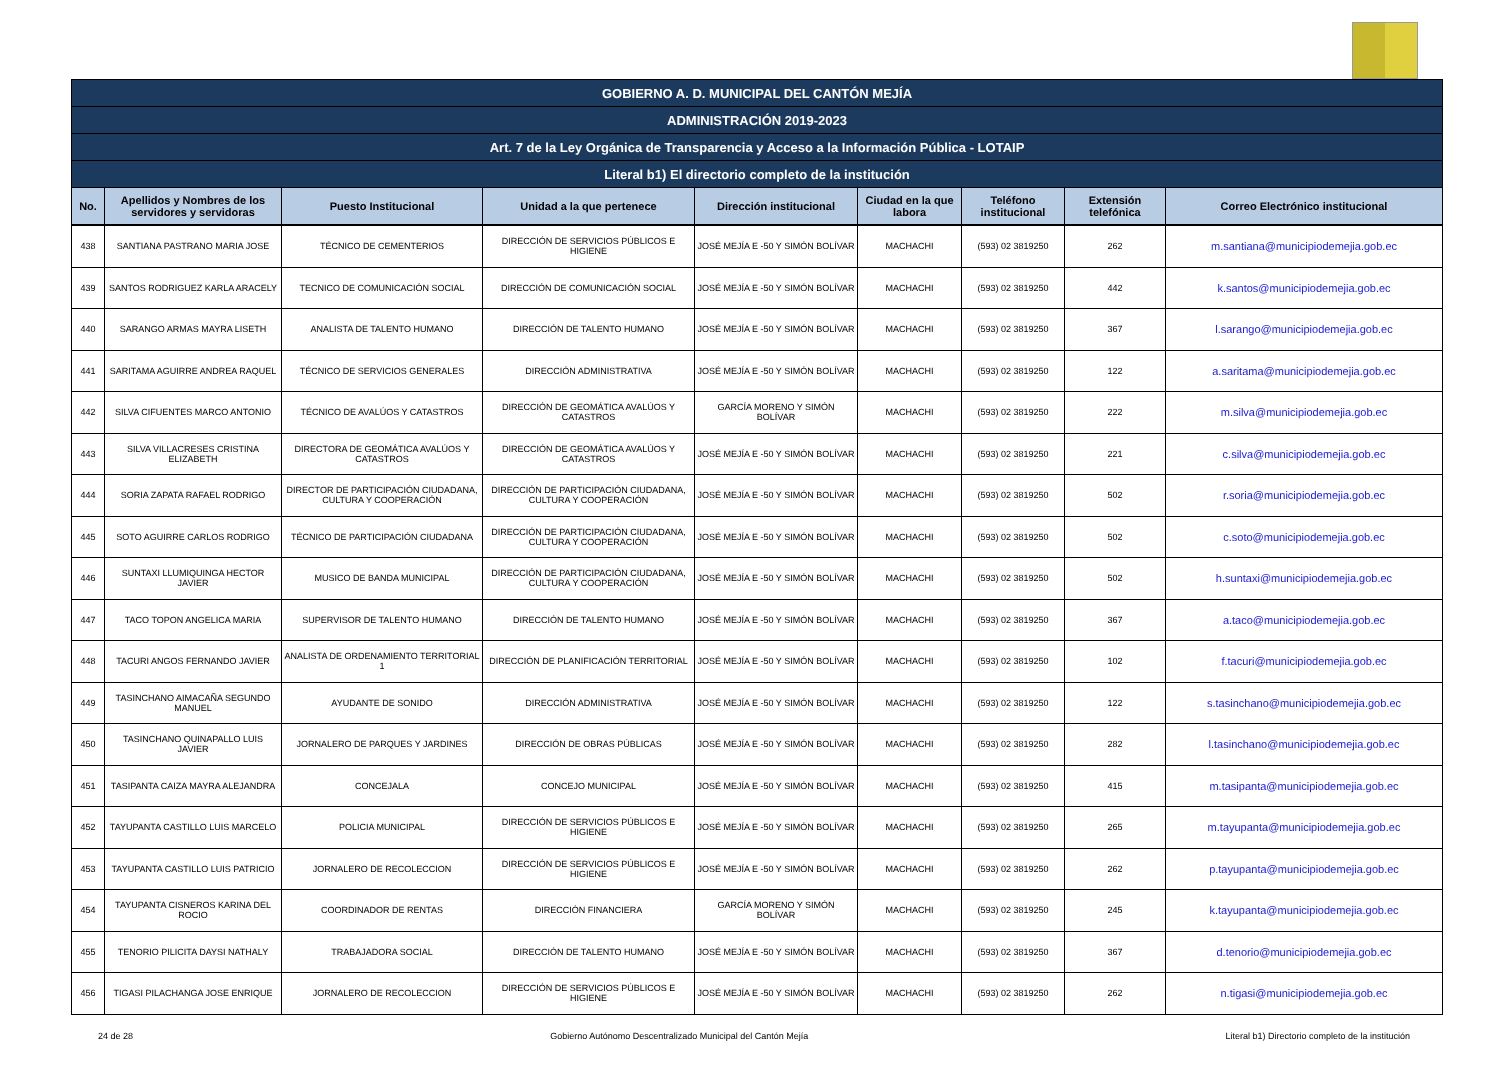| GOBIERNO A. D. MUNICIPAL DEL CANTÓN MEJÍA | | | | | | | | |
| ADMINISTRACIÓN 2019-2023 | | | | | | | | |
| Art. 7 de la Ley Orgánica de Transparencia y Acceso a la Información Pública - LOTAIP | | | | | | | | |
| Literal b1) El directorio completo de la institución | | | | | | | | |
| No. | Apellidos y Nombres de los servidores y servidoras | Puesto Institucional | Unidad a la que pertenece | Dirección institucional | Ciudad en la que labora | Teléfono institucional | Extensión telefónica | Correo Electrónico institucional |
| 438 | SANTIANA PASTRANO MARIA JOSE | TÉCNICO DE CEMENTERIOS | DIRECCIÓN DE SERVICIOS PÚBLICOS E HIGIENE | JOSÉ MEJÍA E -50 Y SIMÓN BOLÍVAR | MACHACHI | (593) 02 3819250 | 262 | m.santiana@municipiodemejia.gob.ec |
| 439 | SANTOS RODRIGUEZ KARLA ARACELY | TECNICO DE COMUNICACIÓN SOCIAL | DIRECCIÓN DE COMUNICACIÓN SOCIAL | JOSÉ MEJÍA E -50 Y SIMÓN BOLÍVAR | MACHACHI | (593) 02 3819250 | 442 | k.santos@municipiodemejia.gob.ec |
| 440 | SARANGO ARMAS MAYRA LISETH | ANALISTA DE TALENTO HUMANO | DIRECCIÓN DE TALENTO HUMANO | JOSÉ MEJÍA E -50 Y SIMÓN BOLÍVAR | MACHACHI | (593) 02 3819250 | 367 | l.sarango@municipiodemejia.gob.ec |
| 441 | SARITAMA AGUIRRE ANDREA RAQUEL | TÉCNICO DE SERVICIOS GENERALES | DIRECCIÓN ADMINISTRATIVA | JOSÉ MEJÍA E -50 Y SIMÓN BOLÍVAR | MACHACHI | (593) 02 3819250 | 122 | a.saritama@municipiodemejia.gob.ec |
| 442 | SILVA CIFUENTES MARCO ANTONIO | TÉCNICO DE AVALÚOS Y CATASTROS | DIRECCIÓN DE GEOMÁTICA AVALÚOS Y CATASTROS | GARCÍA MORENO Y SIMÓN BOLÍVAR | MACHACHI | (593) 02 3819250 | 222 | m.silva@municipiodemejia.gob.ec |
| 443 | SILVA VILLACRESES CRISTINA ELIZABETH | DIRECTORA DE GEOMÁTICA AVALÚOS Y CATASTROS | DIRECCIÓN DE GEOMÁTICA AVALÚOS Y CATASTROS | JOSÉ MEJÍA E -50 Y SIMÓN BOLÍVAR | MACHACHI | (593) 02 3819250 | 221 | c.silva@municipiodemejia.gob.ec |
| 444 | SORIA ZAPATA RAFAEL RODRIGO | DIRECTOR DE PARTICIPACIÓN CIUDADANA, CULTURA Y COOPERACIÓN | DIRECCIÓN DE PARTICIPACIÓN CIUDADANA, CULTURA Y COOPERACIÓN | JOSÉ MEJÍA E -50 Y SIMÓN BOLÍVAR | MACHACHI | (593) 02 3819250 | 502 | r.soria@municipiodemejia.gob.ec |
| 445 | SOTO AGUIRRE CARLOS RODRIGO | TÉCNICO DE PARTICIPACIÓN CIUDADANA | DIRECCIÓN DE PARTICIPACIÓN CIUDADANA, CULTURA Y COOPERACIÓN | JOSÉ MEJÍA E -50 Y SIMÓN BOLÍVAR | MACHACHI | (593) 02 3819250 | 502 | c.soto@municipiodemejia.gob.ec |
| 446 | SUNTAXI LLUMIQUINGA HECTOR JAVIER | MUSICO DE BANDA MUNICIPAL | DIRECCIÓN DE PARTICIPACIÓN CIUDADANA, CULTURA Y COOPERACIÓN | JOSÉ MEJÍA E -50 Y SIMÓN BOLÍVAR | MACHACHI | (593) 02 3819250 | 502 | h.suntaxi@municipiodemejia.gob.ec |
| 447 | TACO TOPON ANGELICA MARIA | SUPERVISOR DE TALENTO HUMANO | DIRECCIÓN DE TALENTO HUMANO | JOSÉ MEJÍA E -50 Y SIMÓN BOLÍVAR | MACHACHI | (593) 02 3819250 | 367 | a.taco@municipiodemejia.gob.ec |
| 448 | TACURI ANGOS FERNANDO JAVIER | ANALISTA DE ORDENAMIENTO TERRITORIAL 1 | DIRECCIÓN DE PLANIFICACIÓN TERRITORIAL | JOSÉ MEJÍA E -50 Y SIMÓN BOLÍVAR | MACHACHI | (593) 02 3819250 | 102 | f.tacuri@municipiodemejia.gob.ec |
| 449 | TASINCHANO AIMACAÑA SEGUNDO MANUEL | AYUDANTE DE SONIDO | DIRECCIÓN ADMINISTRATIVA | JOSÉ MEJÍA E -50 Y SIMÓN BOLÍVAR | MACHACHI | (593) 02 3819250 | 122 | s.tasinchano@municipiodemejia.gob.ec |
| 450 | TASINCHANO QUINAPALLO LUIS JAVIER | JORNALERO DE PARQUES Y JARDINES | DIRECCIÓN DE OBRAS PÚBLICAS | JOSÉ MEJÍA E -50 Y SIMÓN BOLÍVAR | MACHACHI | (593) 02 3819250 | 282 | l.tasinchano@municipiodemejia.gob.ec |
| 451 | TASIPANTA CAIZA MAYRA ALEJANDRA | CONCEJALA | CONCEJO MUNICIPAL | JOSÉ MEJÍA E -50 Y SIMÓN BOLÍVAR | MACHACHI | (593) 02 3819250 | 415 | m.tasipanta@municipiodemejia.gob.ec |
| 452 | TAYUPANTA CASTILLO LUIS MARCELO | POLICIA MUNICIPAL | DIRECCIÓN DE SERVICIOS PÚBLICOS E HIGIENE | JOSÉ MEJÍA E -50 Y SIMÓN BOLÍVAR | MACHACHI | (593) 02 3819250 | 265 | m.tayupanta@municipiodemejia.gob.ec |
| 453 | TAYUPANTA CASTILLO LUIS PATRICIO | JORNALERO DE RECOLECCION | DIRECCIÓN DE SERVICIOS PÚBLICOS E HIGIENE | JOSÉ MEJÍA E -50 Y SIMÓN BOLÍVAR | MACHACHI | (593) 02 3819250 | 262 | p.tayupanta@municipiodemejia.gob.ec |
| 454 | TAYUPANTA CISNEROS KARINA DEL ROCIO | COORDINADOR DE RENTAS | DIRECCIÓN FINANCIERA | GARCÍA MORENO Y SIMÓN BOLÍVAR | MACHACHI | (593) 02 3819250 | 245 | k.tayupanta@municipiodemejia.gob.ec |
| 455 | TENORIO PILICITA DAYSI NATHALY | TRABAJADORA SOCIAL | DIRECCIÓN DE TALENTO HUMANO | JOSÉ MEJÍA E -50 Y SIMÓN BOLÍVAR | MACHACHI | (593) 02 3819250 | 367 | d.tenorio@municipiodemejia.gob.ec |
| 456 | TIGASI PILACHANGA JOSE ENRIQUE | JORNALERO DE RECOLECCION | DIRECCIÓN DE SERVICIOS PÚBLICOS E HIGIENE | JOSÉ MEJÍA E -50 Y SIMÓN BOLÍVAR | MACHACHI | (593) 02 3819250 | 262 | n.tigasi@municipiodemejia.gob.ec |
24 de 28 Gobierno Autónomo Descentralizado Municipal del Cantón Mejía Literal b1) Directorio completo de la institución